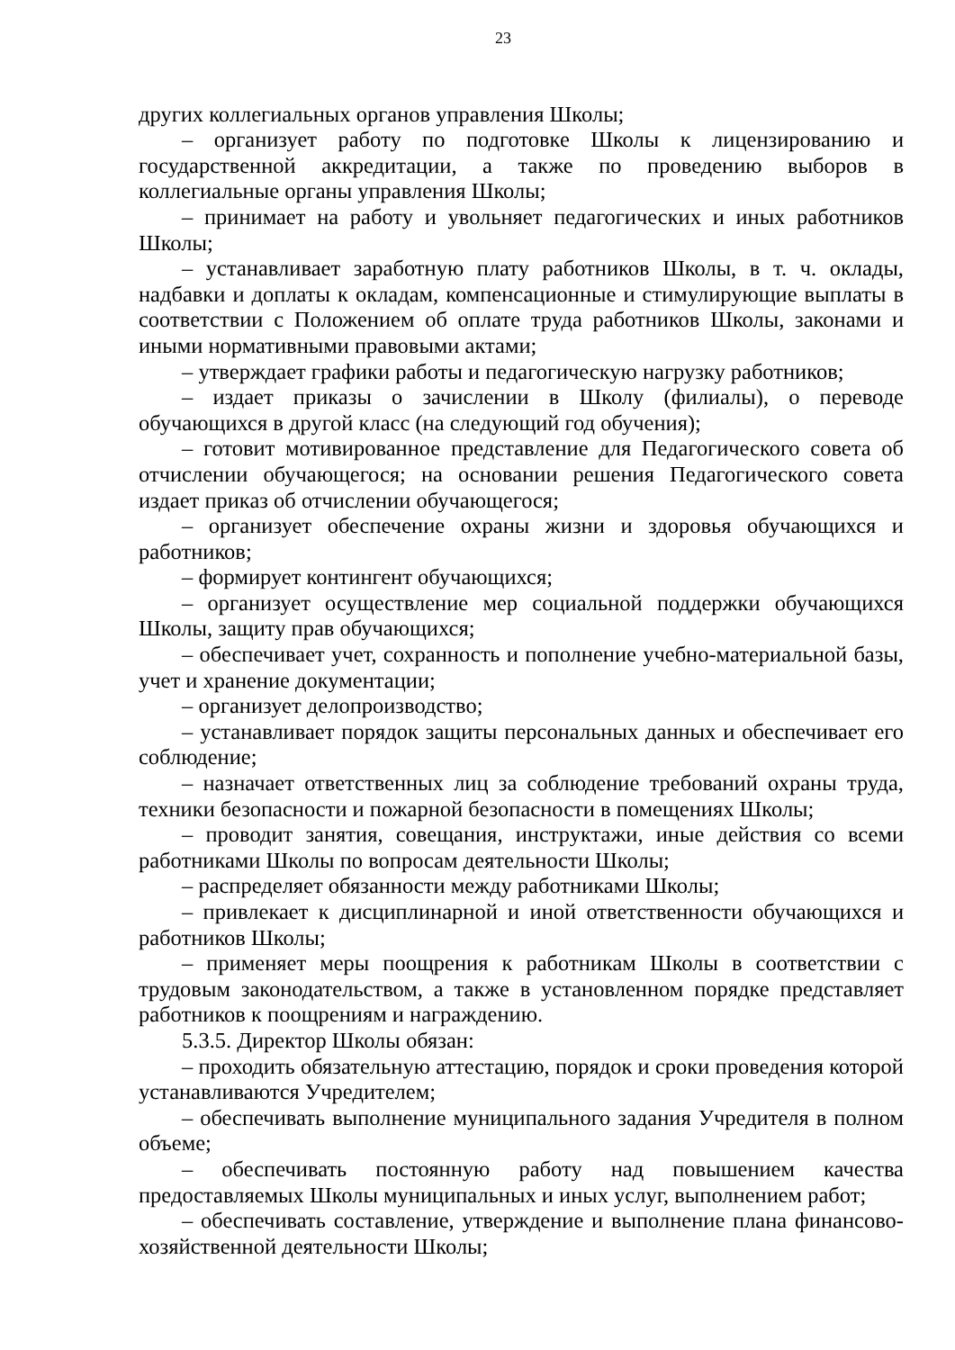23
других коллегиальных органов управления Школы;
– организует работу по подготовке Школы к лицензированию и государственной аккредитации, а также по проведению выборов в коллегиальные органы управления Школы;
– принимает на работу и увольняет педагогических и иных работников Школы;
– устанавливает заработную плату работников Школы, в т. ч. оклады, надбавки и доплаты к окладам, компенсационные и стимулирующие выплаты в соответствии с Положением об оплате труда работников Школы, законами и иными нормативными правовыми актами;
– утверждает графики работы и педагогическую нагрузку работников;
– издает приказы о зачислении в Школу (филиалы), о переводе обучающихся в другой класс (на следующий год обучения);
– готовит мотивированное представление для Педагогического совета об отчислении обучающегося; на основании решения Педагогического совета издает приказ об отчислении обучающегося;
– организует обеспечение охраны жизни и здоровья обучающихся и работников;
– формирует контингент обучающихся;
– организует осуществление мер социальной поддержки обучающихся Школы, защиту прав обучающихся;
– обеспечивает учет, сохранность и пополнение учебно-материальной базы, учет и хранение документации;
– организует делопроизводство;
– устанавливает порядок защиты персональных данных и обеспечивает его соблюдение;
– назначает ответственных лиц за соблюдение требований охраны труда, техники безопасности и пожарной безопасности в помещениях Школы;
– проводит занятия, совещания, инструктажи, иные действия со всеми работниками Школы по вопросам деятельности Школы;
– распределяет обязанности между работниками Школы;
– привлекает к дисциплинарной и иной ответственности обучающихся и работников Школы;
– применяет меры поощрения к работникам Школы в соответствии с трудовым законодательством, а также в установленном порядке представляет работников к поощрениям и награждению.
5.3.5. Директор Школы обязан:
– проходить обязательную аттестацию, порядок и сроки проведения которой устанавливаются Учредителем;
– обеспечивать выполнение муниципального задания Учредителя в полном объеме;
– обеспечивать постоянную работу над повышением качества предоставляемых Школы муниципальных и иных услуг, выполнением работ;
– обеспечивать составление, утверждение и выполнение плана финансово-хозяйственной деятельности Школы;